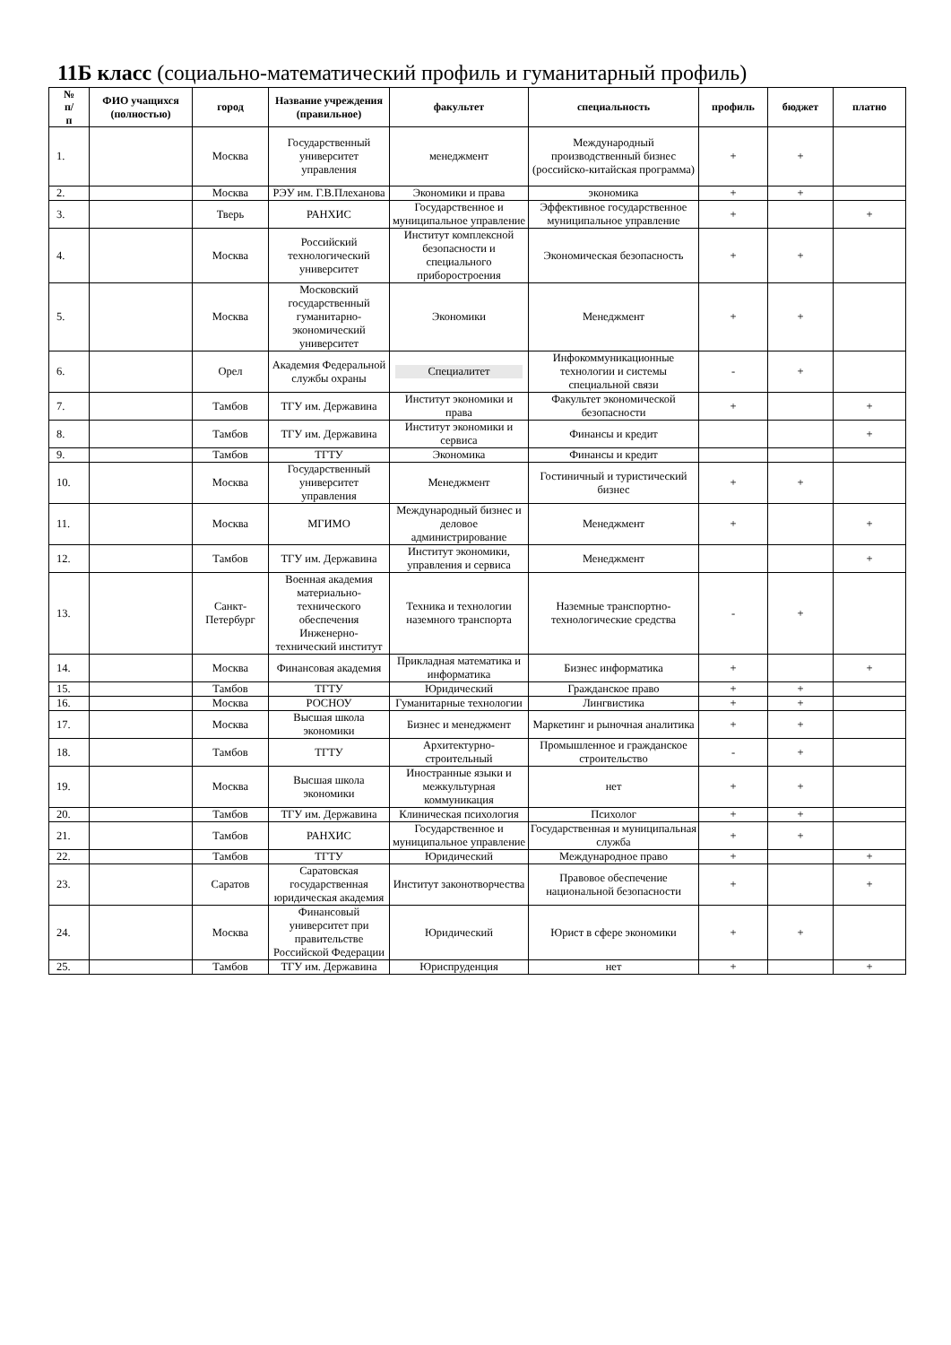11Б класс (социально-математический профиль и гуманитарный профиль)
| № п/ п | ФИО учащихся (полностью) | город | Название учреждения (правильное) | факультет | специальность | профиль | бюджет | платно |
| --- | --- | --- | --- | --- | --- | --- | --- | --- |
| 1. | | Москва | Государственный университет управления | менеджмент | Международный производственный бизнес (российско-китайская программа) | + | + | |
| 2. | | Москва | РЭУ им. Г.В.Плеханова | Экономики и права | экономика | + | + | |
| 3. | | Тверь | РАНХИС | Государственное и муниципальное управление | Эффективное государственное муниципальное управление | + | | + |
| 4. | | Москва | Российский технологический университет | Институт комплексной безопасности и специального приборостроения | Экономическая безопасность | + | + | |
| 5. | | Москва | Московский государственный гуманитарно-экономический университет | Экономики | Менеджмент | + | + | |
| 6. | | Орел | Академия Федеральной службы охраны | Специалитет | Инфокоммуникационные технологии и системы специальной связи | - | + | |
| 7. | | Тамбов | ТГУ им. Державина | Институт экономики и права | Факультет экономической безопасности | + | | + |
| 8. | | Тамбов | ТГУ им. Державина | Институт экономики и сервиса | Финансы и кредит | | | + |
| 9. | | Тамбов | ТГТУ | Экономика | Финансы и кредит | | | |
| 10. | | Москва | Государственный университет управления | Менеджмент | Гостиничный и туристический бизнес | + | + | |
| 11. | | Москва | МГИМО | Международный бизнес и деловое администрирование | Менеджмент | + | | + |
| 12. | | Тамбов | ТГУ им. Державина | Институт экономики, управления и сервиса | Менеджмент | | | + |
| 13. | | Санкт-Петербург | Военная академия материально-технического обеспечения Инженерно-технический институт | Техника и технологии наземного транспорта | Наземные транспортно-технологические средства | - | + | |
| 14. | | Москва | Финансовая академия | Прикладная математика и информатика | Бизнес информатика | + | | + |
| 15. | | Тамбов | ТГТУ | Юридический | Гражданское право | + | + | |
| 16. | | Москва | РОСНОУ | Гуманитарные технологии | Лингвистика | + | + | |
| 17. | | Москва | Высшая школа экономики | Бизнес и менеджмент | Маркетинг и рыночная аналитика | + | + | |
| 18. | | Тамбов | ТГТУ | Архитектурно-строительный | Промышленное и гражданское строительство | - | + | |
| 19. | | Москва | Высшая школа экономики | Иностранные языки и межкультурная коммуникация | нет | + | + | |
| 20. | | Тамбов | ТГУ им. Державина | Клиническая психология | Психолог | + | + | |
| 21. | | Тамбов | РАНХИС | Государственное и муниципальное управление | Государственная и муниципальная служба | + | + | |
| 22. | | Тамбов | ТГТУ | Юридический | Международное право | + | | + |
| 23. | | Саратов | Саратовская государственная юридическая академия | Институт законотворчества | Правовое обеспечение национальной безопасности | + | | + |
| 24. | | Москва | Финансовый университет при правительстве Российской Федерации | Юридический | Юрист в сфере экономики | + | + | |
| 25. | | Тамбов | ТГУ им. Державина | Юриспруденция | нет | + | | + |